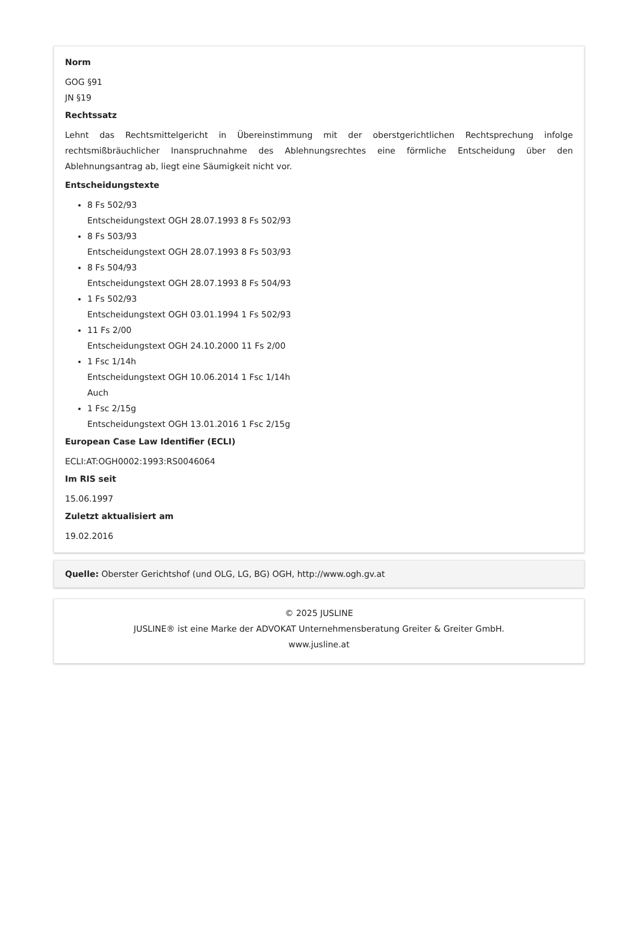Norm
GOG §91
JN §19
Rechtssatz
Lehnt das Rechtsmittelgericht in Übereinstimmung mit der oberstgerichtlichen Rechtsprechung infolge rechtsmißbräuchlicher Inanspruchnahme des Ablehnungsrechtes eine förmliche Entscheidung über den Ablehnungsantrag ab, liegt eine Säumigkeit nicht vor.
Entscheidungstexte
8 Fs 502/93
Entscheidungstext OGH 28.07.1993 8 Fs 502/93
8 Fs 503/93
Entscheidungstext OGH 28.07.1993 8 Fs 503/93
8 Fs 504/93
Entscheidungstext OGH 28.07.1993 8 Fs 504/93
1 Fs 502/93
Entscheidungstext OGH 03.01.1994 1 Fs 502/93
11 Fs 2/00
Entscheidungstext OGH 24.10.2000 11 Fs 2/00
1 Fsc 1/14h
Entscheidungstext OGH 10.06.2014 1 Fsc 1/14h
Auch
1 Fsc 2/15g
Entscheidungstext OGH 13.01.2016 1 Fsc 2/15g
European Case Law Identifier (ECLI)
ECLI:AT:OGH0002:1993:RS0046064
Im RIS seit
15.06.1997
Zuletzt aktualisiert am
19.02.2016
Quelle: Oberster Gerichtshof (und OLG, LG, BG) OGH, http://www.ogh.gv.at
© 2025 JUSLINE
JUSLINE® ist eine Marke der ADVOKAT Unternehmensberatung Greiter & Greiter GmbH.
www.jusline.at